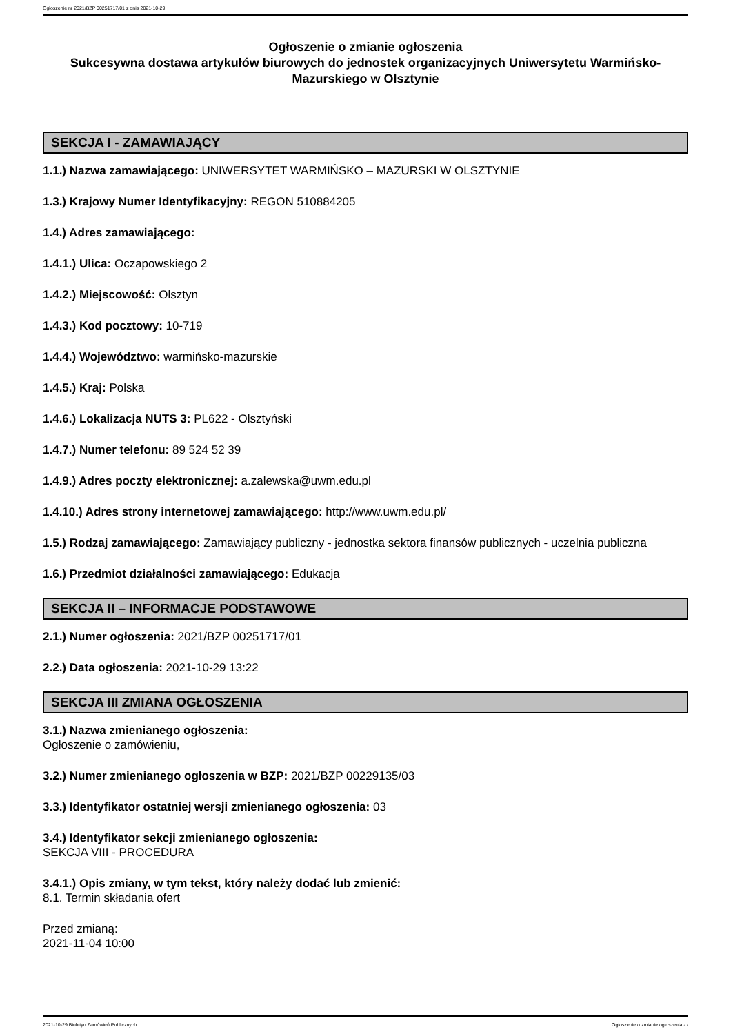Ogłoszenie nr 2021/BZP 00251717/01 z dnia 2021-10-29
Ogłoszenie o zmianie ogłoszenia
Sukcesywna dostawa artykułów biurowych do jednostek organizacyjnych Uniwersytetu Warmińsko-Mazurskiego w Olsztynie
SEKCJA I - ZAMAWIAJĄCY
1.1.) Nazwa zamawiającego: UNIWERSYTET WARMIŃSKO – MAZURSKI W OLSZTYNIE
1.3.) Krajowy Numer Identyfikacyjny: REGON 510884205
1.4.) Adres zamawiającego:
1.4.1.) Ulica: Oczapowskiego 2
1.4.2.) Miejscowość: Olsztyn
1.4.3.) Kod pocztowy: 10-719
1.4.4.) Województwo: warmińsko-mazurskie
1.4.5.) Kraj: Polska
1.4.6.) Lokalizacja NUTS 3: PL622 - Olsztyński
1.4.7.) Numer telefonu: 89 524 52 39
1.4.9.) Adres poczty elektronicznej: a.zalewska@uwm.edu.pl
1.4.10.) Adres strony internetowej zamawiającego: http://www.uwm.edu.pl/
1.5.) Rodzaj zamawiającego: Zamawiający publiczny - jednostka sektora finansów publicznych - uczelnia publiczna
1.6.) Przedmiot działalności zamawiającego: Edukacja
SEKCJA II – INFORMACJE PODSTAWOWE
2.1.) Numer ogłoszenia: 2021/BZP 00251717/01
2.2.) Data ogłoszenia: 2021-10-29 13:22
SEKCJA III ZMIANA OGŁOSZENIA
3.1.) Nazwa zmienianego ogłoszenia:
Ogłoszenie o zamówieniu,
3.2.) Numer zmienianego ogłoszenia w BZP: 2021/BZP 00229135/03
3.3.) Identyfikator ostatniej wersji zmienianego ogłoszenia: 03
3.4.) Identyfikator sekcji zmienianego ogłoszenia:
SEKCJA VIII - PROCEDURA
3.4.1.) Opis zmiany, w tym tekst, który należy dodać lub zmienić:
8.1. Termin składania ofert
Przed zmianą:
2021-11-04 10:00
2021-10-29 Biuletyn Zamówień Publicznych Ogłoszenie o zmianie ogłoszenia - -